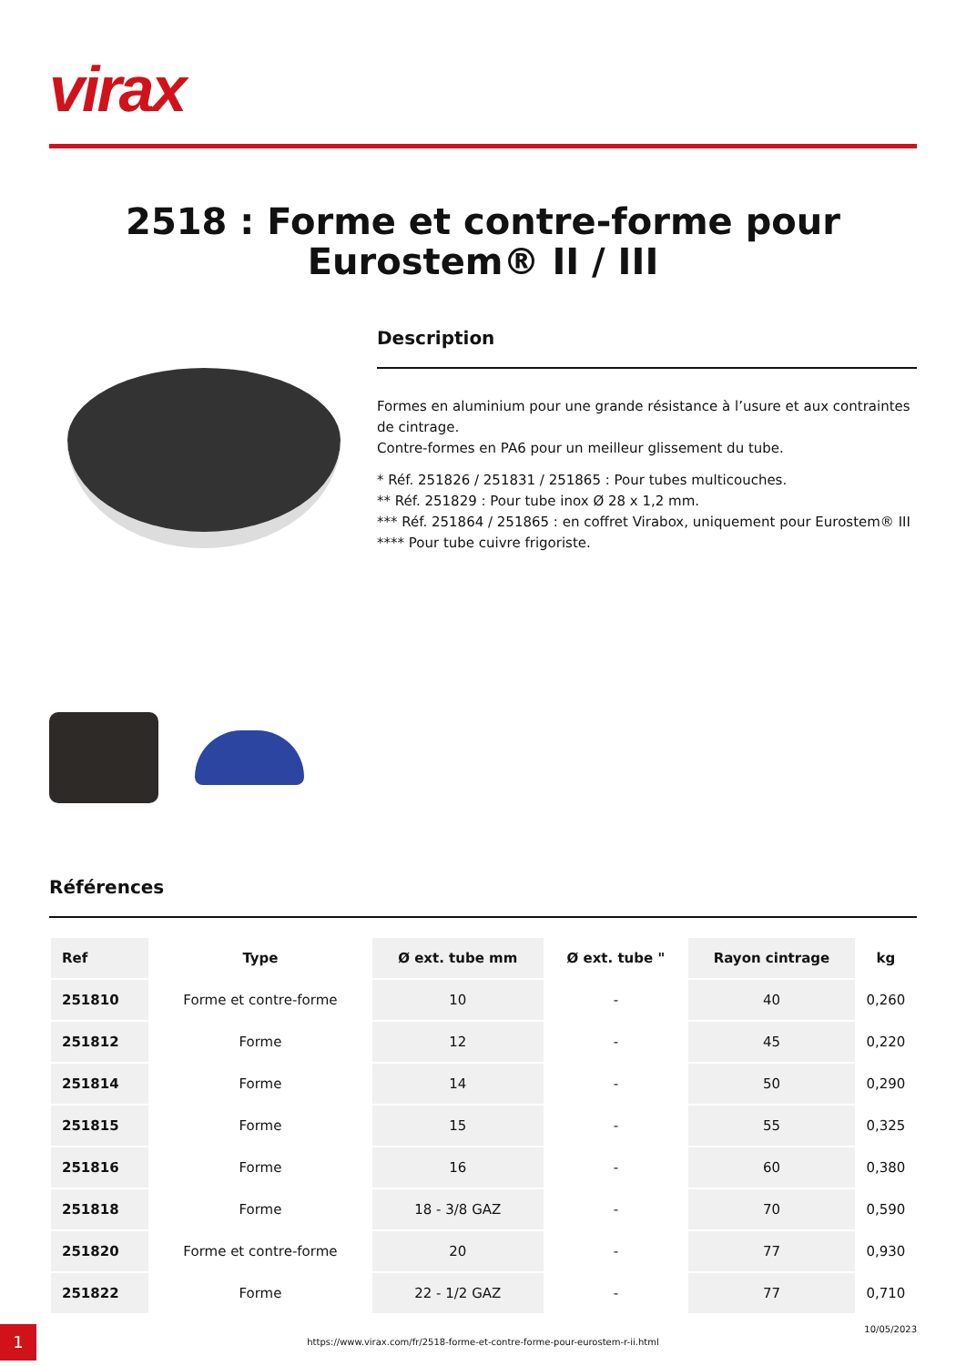virax
2518 : Forme et contre-forme pour Eurostem® II / III
Description
Formes en aluminium pour une grande résistance à l’usure et aux contraintes de cintrage.
Contre-formes en PA6 pour un meilleur glissement du tube.
* Réf. 251826 / 251831 / 251865 : Pour tubes multicouches.
** Réf. 251829 : Pour tube inox Ø 28 x 1,2 mm.
*** Réf. 251864 / 251865 : en coffret Virabox, uniquement pour Eurostem® III
**** Pour tube cuivre frigoriste.
Références
| Ref | Type | Ø ext. tube mm | Ø ext. tube " | Rayon cintrage | kg |
| --- | --- | --- | --- | --- | --- |
| 251810 | Forme et contre-forme | 10 | - | 40 | 0,260 |
| 251812 | Forme | 12 | - | 45 | 0,220 |
| 251814 | Forme | 14 | - | 50 | 0,290 |
| 251815 | Forme | 15 | - | 55 | 0,325 |
| 251816 | Forme | 16 | - | 60 | 0,380 |
| 251818 | Forme | 18 - 3/8 GAZ | - | 70 | 0,590 |
| 251820 | Forme et contre-forme | 20 | - | 77 | 0,930 |
| 251822 | Forme | 22 - 1/2 GAZ | - | 77 | 0,710 |
1
https://www.virax.com/fr/2518-forme-et-contre-forme-pour-eurostem-r-ii.html
10/05/2023